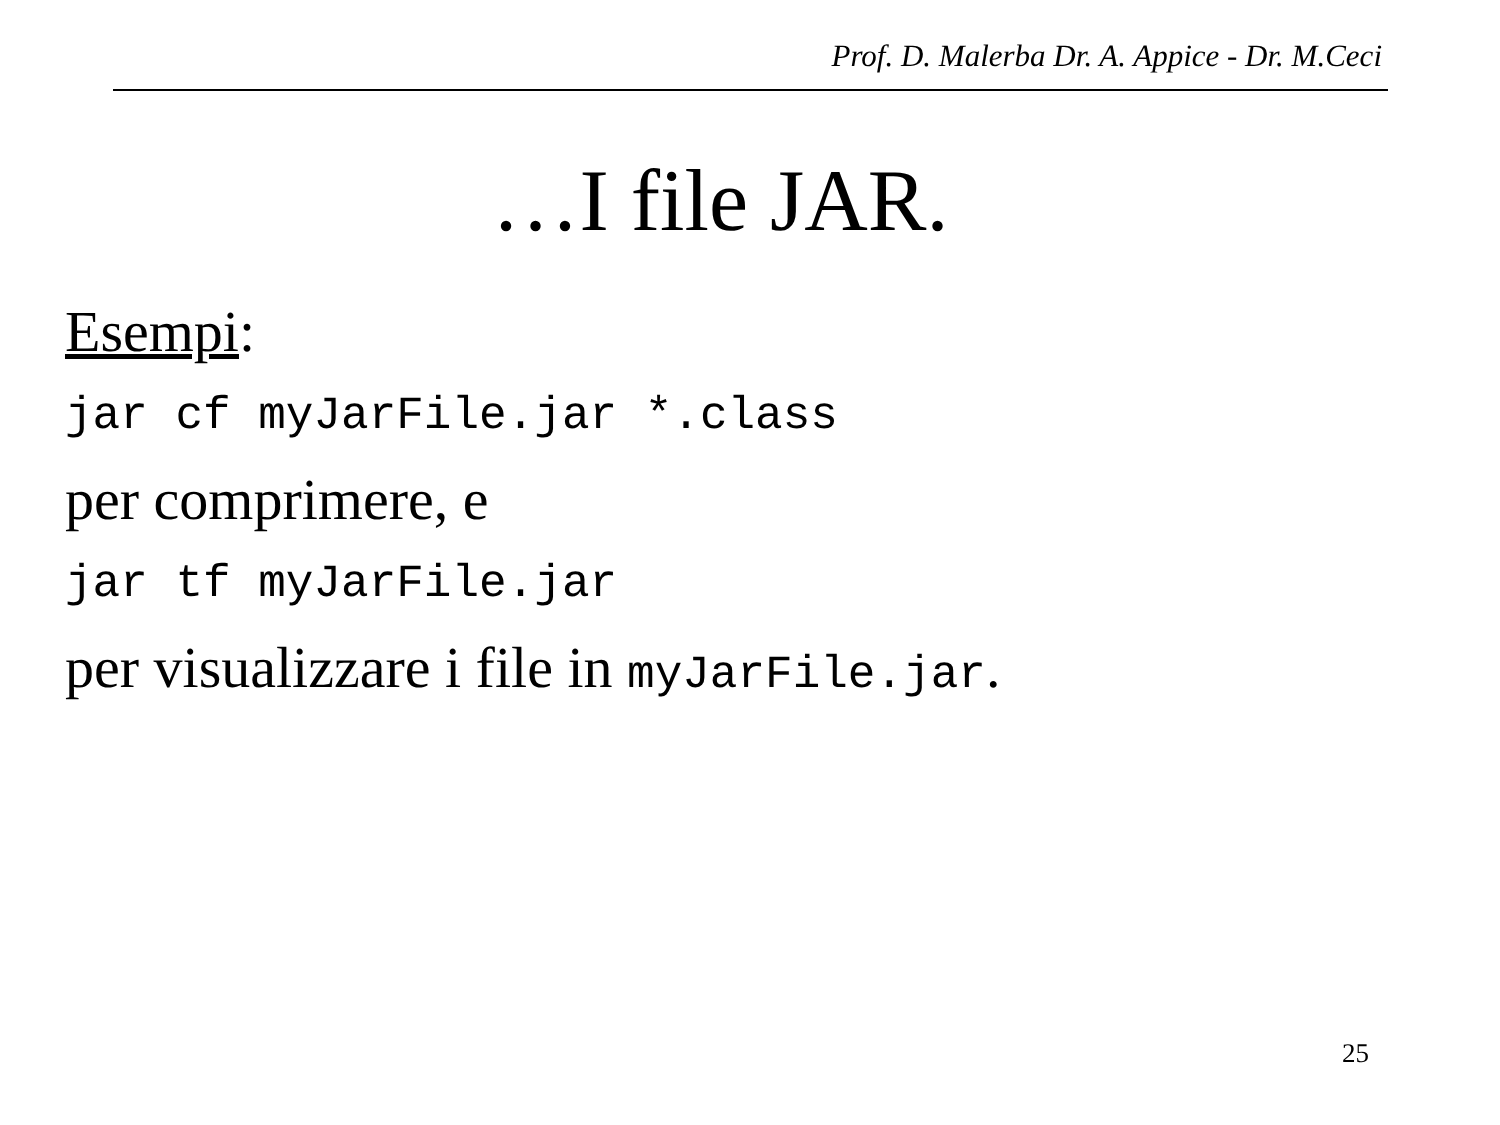Prof. D. Malerba Dr. A. Appice - Dr. M.Ceci
…I file JAR.
Esempi:
jar cf myJarFile.jar *.class
per comprimere, e
jar tf myJarFile.jar
per visualizzare i file in myJarFile.jar.
25